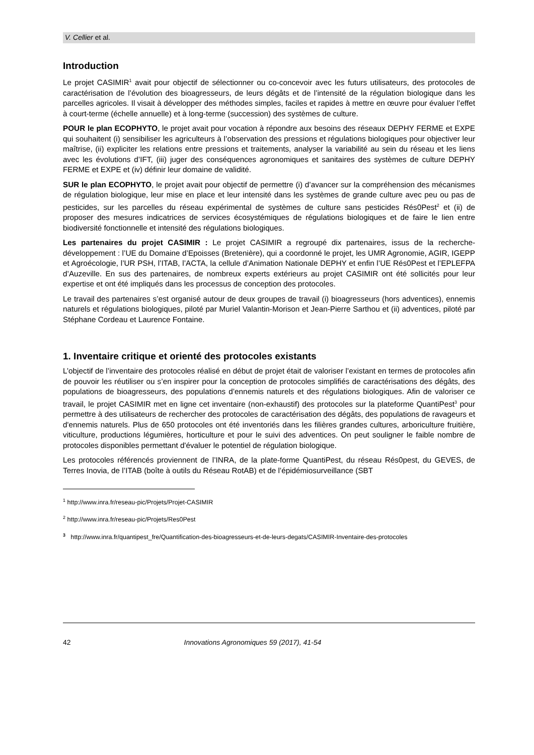V. Cellier et al.
Introduction
Le projet CASIMIR<sup>1</sup> avait pour objectif de sélectionner ou co-concevoir avec les futurs utilisateurs, des protocoles de caractérisation de l’évolution des bioagresseurs, de leurs dégâts et de l’intensité de la régulation biologique dans les parcelles agricoles. Il visait à développer des méthodes simples, faciles et rapides à mettre en œuvre pour évaluer l’effet à court-terme (échelle annuelle) et à long-terme (succession) des systèmes de culture.
POUR le plan ECOPHYTO, le projet avait pour vocation à répondre aux besoins des réseaux DEPHY FERME et EXPE qui souhaitent (i) sensibiliser les agriculteurs à l’observation des pressions et régulations biologiques pour objectiver leur maîtrise, (ii) expliciter les relations entre pressions et traitements, analyser la variabilité au sein du réseau et les liens avec les évolutions d’IFT, (iii) juger des conséquences agronomiques et sanitaires des systèmes de culture DEPHY FERME et EXPE et (iv) définir leur domaine de validité.
SUR le plan ECOPHYTO, le projet avait pour objectif de permettre (i) d’avancer sur la compréhension des mécanismes de régulation biologique, leur mise en place et leur intensité dans les systèmes de grande culture avec peu ou pas de pesticides, sur les parcelles du réseau expérimental de systèmes de culture sans pesticides Rés0Pest<sup>2</sup> et (ii) de proposer des mesures indicatrices de services écosystémiques de régulations biologiques et de faire le lien entre biodiversité fonctionnelle et intensité des régulations biologiques.
Les partenaires du projet CASIMIR : Le projet CASIMIR a regroupé dix partenaires, issus de la recherche-développement : l’UE du Domaine d’Epoisses (Bretenière), qui a coordonné le projet, les UMR Agronomie, AGIR, IGEPP et Agroécologie, l’UR PSH, l’ITAB, l’ACTA, la cellule d’Animation Nationale DEPHY et enfin l’UE Rés0Pest et l’EPLEFPA d’Auzeville. En sus des partenaires, de nombreux experts extérieurs au projet CASIMIR ont été sollicités pour leur expertise et ont été impliqués dans les processus de conception des protocoles.
Le travail des partenaires s’est organisé autour de deux groupes de travail (i) bioagresseurs (hors adventices), ennemis naturels et régulations biologiques, piloté par Muriel Valantin-Morison et Jean-Pierre Sarthou et (ii) adventices, piloté par Stéphane Cordeau et Laurence Fontaine.
1. Inventaire critique et orienté des protocoles existants
L’objectif de l’inventaire des protocoles réalisé en début de projet était de valoriser l’existant en termes de protocoles afin de pouvoir les réutiliser ou s’en inspirer pour la conception de protocoles simplifiés de caractérisations des dégâts, des populations de bioagresseurs, des populations d’ennemis naturels et des régulations biologiques. Afin de valoriser ce travail, le projet CASIMIR met en ligne cet inventaire (non-exhaustif) des protocoles sur la plateforme QuantiPest<sup>3</sup> pour permettre à des utilisateurs de rechercher des protocoles de caractérisation des dégâts, des populations de ravageurs et d'ennemis naturels. Plus de 650 protocoles ont été inventoriés dans les filières grandes cultures, arboriculture fruitière, viticulture, productions légumières, horticulture et pour le suivi des adventices. On peut souligner le faible nombre de protocoles disponibles permettant d'évaluer le potentiel de régulation biologique.
Les protocoles référencés proviennent de l’INRA, de la plate-forme QuantiPest, du réseau Rés0pest, du GEVES, de Terres Inovia, de l’ITAB (boîte à outils du Réseau RotAB) et de l’épidémiosurveillance (SBT
<sup>1</sup> http://www.inra.fr/reseau-pic/Projets/Projet-CASIMIR
<sup>2</sup> http://www.inra.fr/reseau-pic/Projets/Res0Pest
<sup>3</sup> http://www.inra.fr/quantipest_fre/Quantification-des-bioagresseurs-et-de-leurs-degats/CASIMIR-Inventaire-des-protocoles
42 Innovations Agronomiques 59 (2017), 41-54